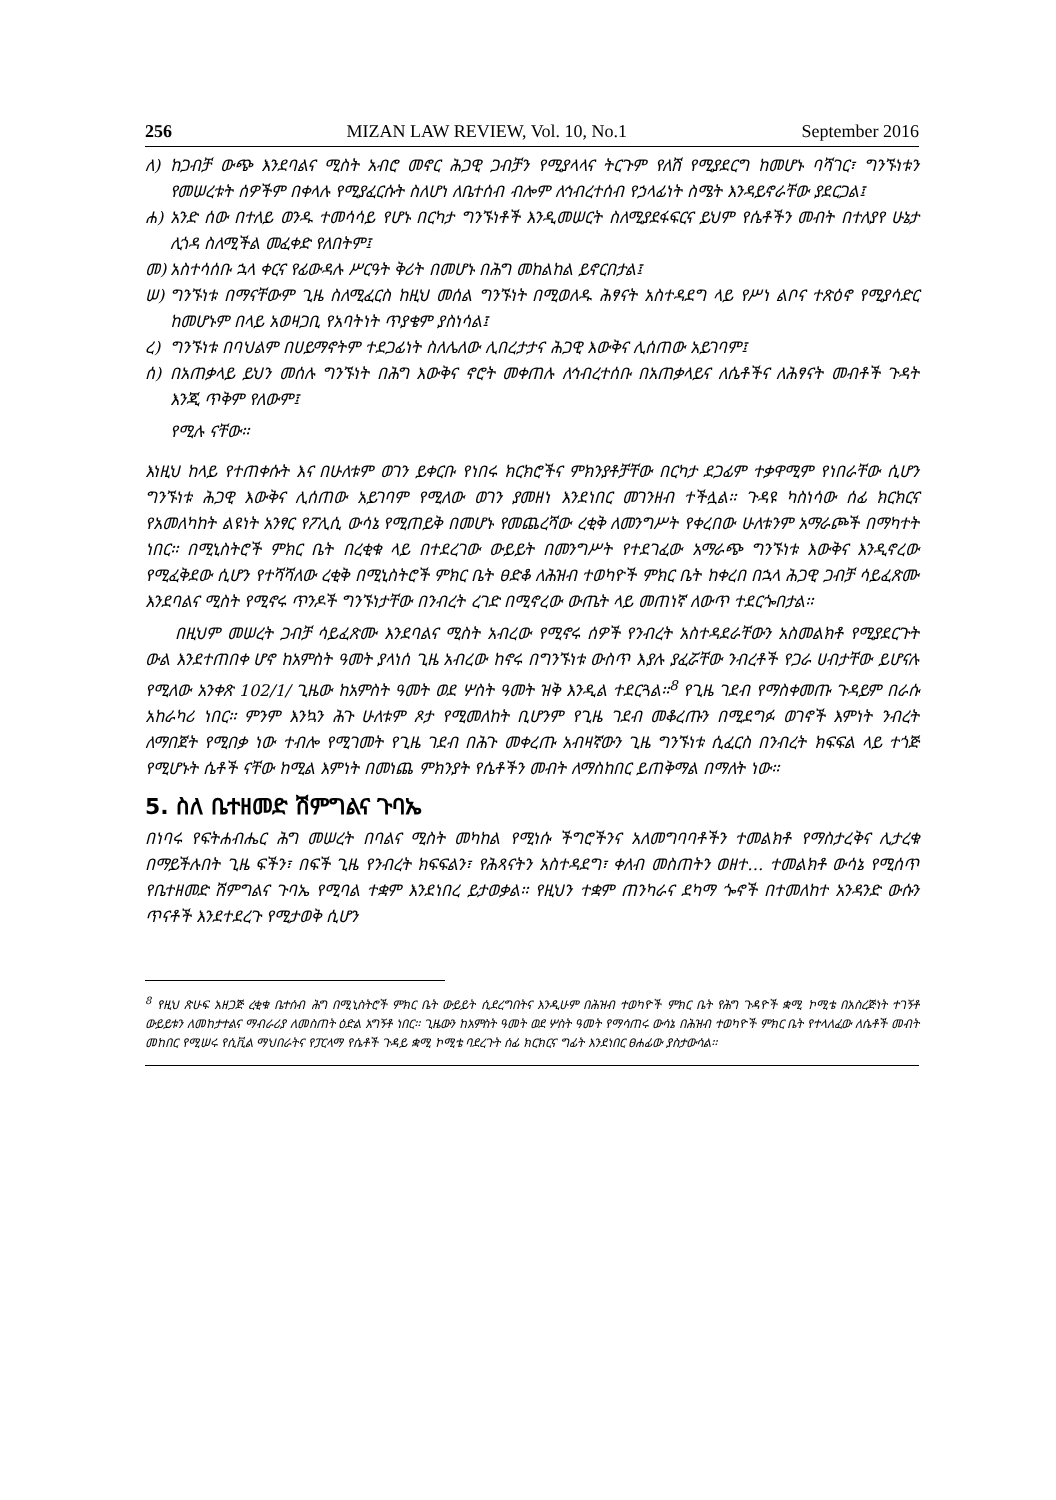256 MIZAN LAW REVIEW, Vol. 10, No.1 September 2016
ለ) ከጋብቻ ውጭ እንደባልና ሚስት አብሮ መኖር ሕጋዊ ጋብቻን የሚያላላና ትርጉም የለሽ የሚያደርግ ከመሆኑ ባሻገር፣ ግንኙነቱን የመሠረቱት ሰዎችም በቀላሉ የሚያፈርሱት ስለሆነ ለቤተሰብ ብሎም ለኅብረተሰብ የኃላፊነት ስሜት እንዳይኖራቸው ያደርጋል፤
ሐ) አንድ ሰው በተለይ ወንዱ ተመሳሳይ የሆኑ በርካታ ግንኙነቶች እንዲመሠርት ስለሚያደፋፍርና ይህም የሴቶችን መብት በተለያየ ሁኔታ ሊጎዳ ስለሚችል መፈቀድ የለበትም፤
መ) አስተሳሰቡ ኋላ ቀርና የፊውዳሉ ሥርዓት ቅሪት በመሆኑ በሕግ መከልከል ይኖርበታል፤
ሠ) ግንኙነቱ በማናቸውም ጊዜ ስለሚፈርስ ከዚህ መሰል ግንኙነት በሚወለዱ ሕፃናት አስተዳደግ ላይ የሥነ ልቦና ተጽዕኖ የሚያሳድር ከመሆኑም በላይ አወዛጋቢ የአባትነት ጥያቄም ያስነሳል፤
ረ) ግንኙነቱ በባህልም በሀይማኖትም ተደጋፊነት ስለሌለው ሊበረታታና ሕጋዊ እውቅና ሊሰጠው አይገባም፤
ሰ) በአጠቃላይ ይህን መሰሉ ግንኙነት በሕግ እውቅና ኖሮት መቀጠሉ ለኅብረተሰቡ በአጠቃላይና ለሴቶችና ለሕፃናት መብቶች ጉዳት እንጂ ጥቅም የለውም፤
የሚሉ ናቸው፡፡
እነዚህ ከላይ የተጠቀሱት እና በሁለቱም ወገን ይቀርቡ የነበሩ ክርክሮችና ምክንያቶቻቸው በርካታ ደጋፊም ተቃዋሚም የነበራቸው ሲሆን ግንኙነቱ ሕጋዊ እውቅና ሊሰጠው አይገባም የሚለው ወገን ያመዘነ እንደነበር መገንዘብ ተችሏል፡፡ ጉዳዩ ካስነሳው ሰፊ ክርክርና የአመለካከት ልዩነት አንፃር የፖሊሲ ውሳኔ የሚጠይቅ በመሆኑ የመጨረሻው ረቂቅ ለመንግሥት የቀረበው ሁለቱንም አማራጮች በማካተት ነበር፡፡ በሚኒስትሮች ምክር ቤት በረቂቁ ላይ በተደረገው ውይይት በመንግሥት የተደገፈው አማራጭ ግንኙነቱ እውቅና እንዲኖረው የሚፈቅደው ሲሆን የተሻሻለው ረቂቅ በሚኒስትሮች ምክር ቤት ፀድቆ ለሕዝብ ተወካዮች ምክር ቤት ከቀረበ በኋላ ሕጋዊ ጋብቻ ሳይፈጽሙ እንደባልና ሚስት የሚኖሩ ጥንዶች ግንኙነታቸው በንብረት ረገድ በሚኖረው ውጤት ላይ መጠነኛ ለውጥ ተደርጐበታል፡፡
በዚህም መሠረት ጋብቻ ሳይፈጽሙ እንደባልና ሚስት አብረው የሚኖሩ ሰዎች የንብረት አስተዳደራቸውን አስመልክቶ የሚያደርጉት ውል እንደተጠበቀ ሆኖ ከአምስት ዓመት ያላነሰ ጊዜ አብረው ከኖሩ በግንኙነቱ ውስጥ እያሉ ያፈሯቸው ንብረቶች የጋራ ሀብታቸው ይሆናሉ የሚለው አንቀጽ 102/1/ ጊዜው ከአምስት ዓመት ወደ ሦስት ዓመት ዝቅ እንዲል ተደርጓል፡፡<sup>8</sup> የጊዜ ገደብ የማስቀመጡ ጉዳይም በራሱ አከራካሪ ነበር፡፡ ምንም እንኳን ሕጉ ሁለቱም ጾታ የሚመለከት ቢሆንም የጊዜ ገደብ መቆረጡን በሚደግፉ ወገኖች እምነት ንብረት ለማበጀት የሚበቃ ነው ተብሎ የሚገመት የጊዜ ገደብ በሕጉ መቀረጡ አብዛኛውን ጊዜ ግንኙነቱ ሲፈርስ በንብረት ክፍፍል ላይ ተጎጅ የሚሆኑት ሴቶች ናቸው ከሚል እምነት በመነጨ ምክንያት የሴቶችን መብት ለማስከበር ይጠቅማል በማለት ነው፡፡
5. ስለ ቤተዘመድ ሽምግልና ጉባኤ
በነባሩ የፍትሐብሔር ሕግ መሠረት በባልና ሚስት መካከል የሚነሱ ችግሮችንና አለመግባባቶችን ተመልክቶ የማስታረቅና ሊታረቁ በማይችሉበት ጊዜ ፍችን፣ በፍች ጊዜ የንብረት ክፍፍልን፣ የሕጻናትን አስተዳደግ፣ ቀለብ መስጠትን ወዘተ… ተመልክቶ ውሳኔ የሚሰጥ የቤተዘመድ ሽምግልና ጉባኤ የሚባል ተቋም እንደነበረ ይታወቃል፡፡ የዚህን ተቋም ጠንካራና ደካማ ጐኖች በተመለከተ አንዳንድ ውሱን ጥናቶች እንደተደረጉ የሚታወቅ ሲሆን
<sup>8</sup> የዚህ ጽሁፍ አዘጋጅ ረቂቁ ቤተሰብ ሕግ በሚኒስትሮች ምክር ቤት ውይይት ሲደረግበትና እንዲሁም በሕዝብ ተወካዮች ምክር ቤት የሕግ ጉዳዮች ቋሚ ኮሚቴ በአስረጅነት ተገኝቶ ውይይቱን ለመከታተልና ማብራሪያ ለመስጠት ዕድል አግኝቶ ነበር፡፡ ጊዜውን ከአምስት ዓመት ወደ ሦስት ዓመት የማሳጠሩ ውሳኔ በሕዝብ ተወካዮች ምክር ቤት የተላለፈው ለሴቶች መብት መከበር የሚሠሩ የሲቪል ማህበራትና የፓርላማ የሴቶች ጉዳይ ቋሚ ኮሚቴ ባደረጉት ሰፊ ክርክርና ግፊት እንደነበር ፀሐፊው ያስታውሳል፡፡